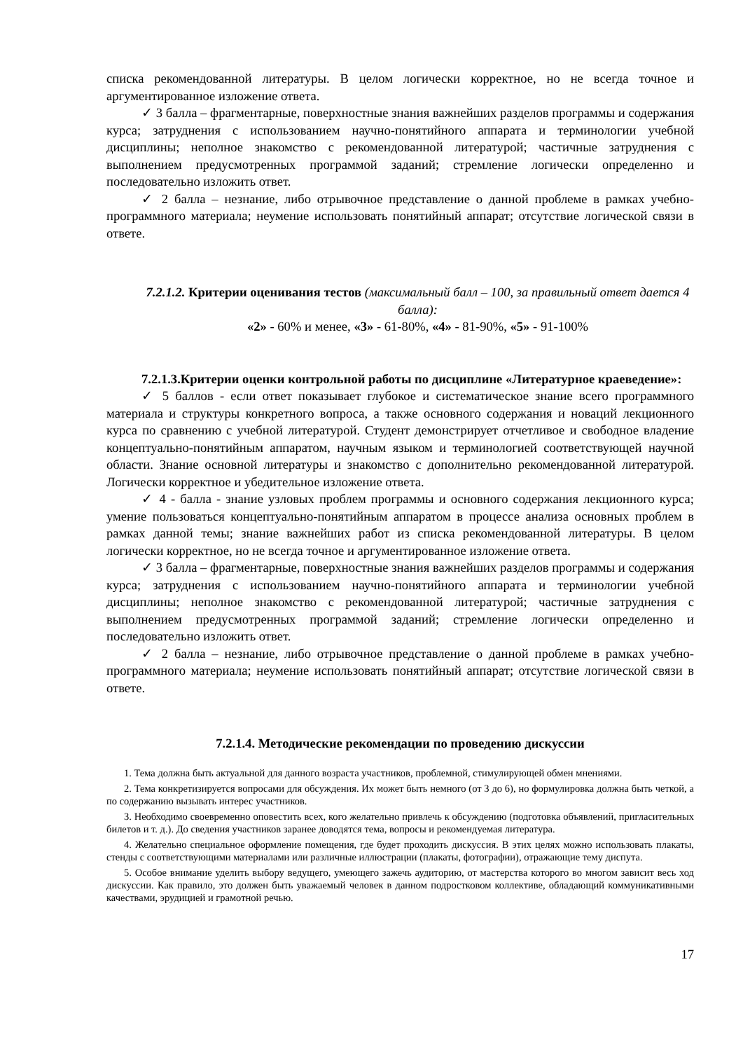списка рекомендованной литературы. В целом логически корректное, но не всегда точное и аргументированное изложение ответа.
✓ 3 балла – фрагментарные, поверхностные знания важнейших разделов программы и содержания курса; затруднения с использованием научно-понятийного аппарата и терминологии учебной дисциплины; неполное знакомство с рекомендованной литературой; частичные затруднения с выполнением предусмотренных программой заданий; стремление логически определенно и последовательно изложить ответ.
✓ 2 балла – незнание, либо отрывочное представление о данной проблеме в рамках учебно-программного материала; неумение использовать понятийный аппарат; отсутствие логической связи в ответе.
7.2.1.2. Критерии оценивания тестов (максимальный балл – 100, за правильный ответ дается 4 балла):
«2» - 60% и менее, «3» - 61-80%, «4» - 81-90%, «5» - 91-100%
7.2.1.3.Критерии оценки контрольной работы по дисциплине «Литературное краеведение»:
✓ 5 баллов - если ответ показывает глубокое и систематическое знание всего программного материала и структуры конкретного вопроса, а также основного содержания и новаций лекционного курса по сравнению с учебной литературой. Студент демонстрирует отчетливое и свободное владение концептуально-понятийным аппаратом, научным языком и терминологией соответствующей научной области. Знание основной литературы и знакомство с дополнительно рекомендованной литературой. Логически корректное и убедительное изложение ответа.
✓ 4 - балла - знание узловых проблем программы и основного содержания лекционного курса; умение пользоваться концептуально-понятийным аппаратом в процессе анализа основных проблем в рамках данной темы; знание важнейших работ из списка рекомендованной литературы. В целом логически корректное, но не всегда точное и аргументированное изложение ответа.
✓ 3 балла – фрагментарные, поверхностные знания важнейших разделов программы и содержания курса; затруднения с использованием научно-понятийного аппарата и терминологии учебной дисциплины; неполное знакомство с рекомендованной литературой; частичные затруднения с выполнением предусмотренных программой заданий; стремление логически определенно и последовательно изложить ответ.
✓ 2 балла – незнание, либо отрывочное представление о данной проблеме в рамках учебно-программного материала; неумение использовать понятийный аппарат; отсутствие логической связи в ответе.
7.2.1.4. Методические рекомендации по проведению дискуссии
1. Тема должна быть актуальной для данного возраста участников, проблемной, стимулирующей обмен мнениями.
2. Тема конкретизируется вопросами для обсуждения. Их может быть немного (от 3 до 6), но формулировка должна быть четкой, а по содержанию вызывать интерес участников.
3. Необходимо своевременно оповестить всех, кого желательно привлечь к обсуждению (подготовка объявлений, пригласительных билетов и т. д.). До сведения участников заранее доводятся тема, вопросы и рекомендуемая литература.
4. Желательно специальное оформление помещения, где будет проходить дискуссия. В этих целях можно использовать плакаты, стенды с соответствующими материалами или различные иллюстрации (плакаты, фотографии), отражающие тему диспута.
5. Особое внимание уделить выбору ведущего, умеющего зажечь аудиторию, от мастерства которого во многом зависит весь ход дискуссии. Как правило, это должен быть уважаемый человек в данном подростковом коллективе, обладающий коммуникативными качествами, эрудицией и грамотной речью.
17